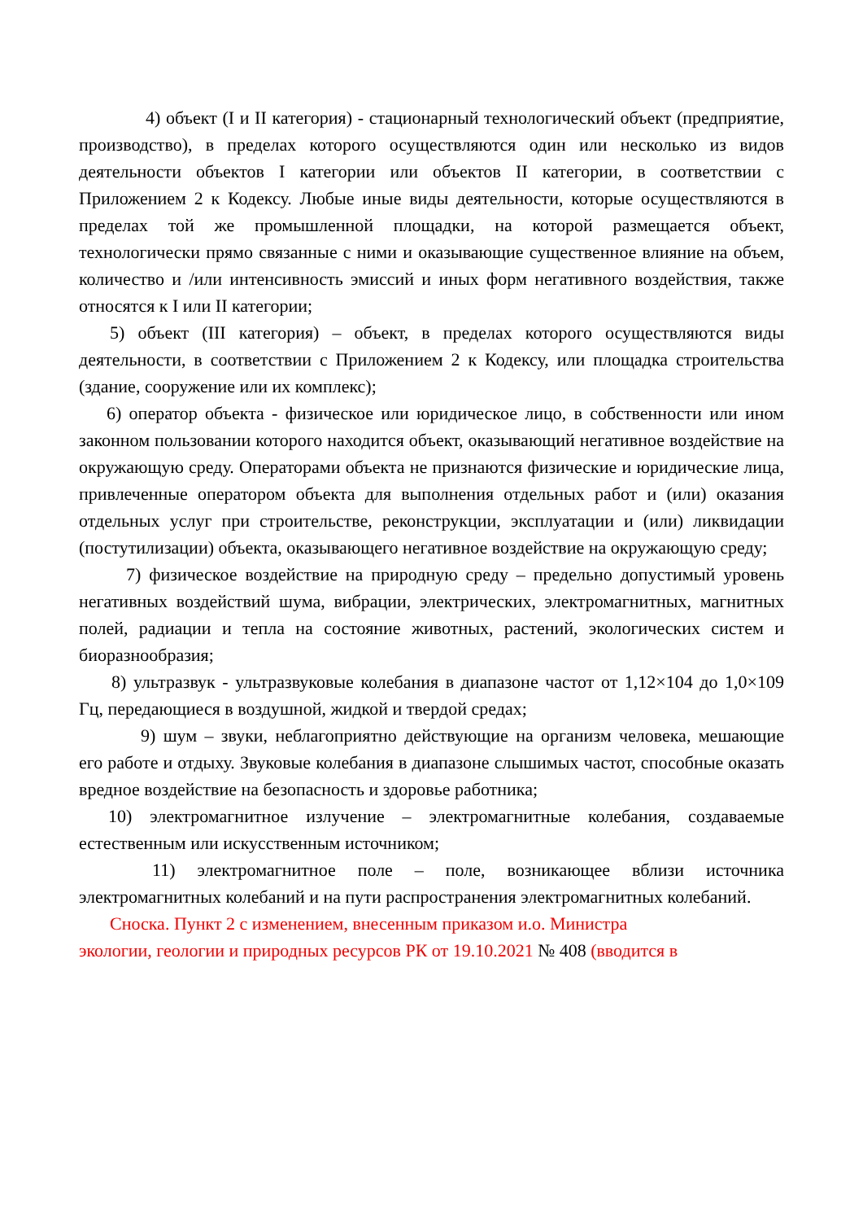4) объект (I и II категория) - стационарный технологический объект (предприятие, производство), в пределах которого осуществляются один или несколько из видов деятельности объектов I категории или объектов II категории, в соответствии с Приложением 2 к Кодексу. Любые иные виды деятельности, которые осуществляются в пределах той же промышленной площадки, на которой размещается объект, технологически прямо связанные с ними и оказывающие существенное влияние на объем, количество и /или интенсивность эмиссий и иных форм негативного воздействия, также относятся к I или II категории;
5) объект (III категория) – объект, в пределах которого осуществляются виды деятельности, в соответствии с Приложением 2 к Кодексу, или площадка строительства (здание, сооружение или их комплекс);
6) оператор объекта - физическое или юридическое лицо, в собственности или ином законном пользовании которого находится объект, оказывающий негативное воздействие на окружающую среду. Операторами объекта не признаются физические и юридические лица, привлеченные оператором объекта для выполнения отдельных работ и (или) оказания отдельных услуг при строительстве, реконструкции, эксплуатации и (или) ликвидации (постутилизации) объекта, оказывающего негативное воздействие на окружающую среду;
7) физическое воздействие на природную среду – предельно допустимый уровень негативных воздействий шума, вибрации, электрических, электромагнитных, магнитных полей, радиации и тепла на состояние животных, растений, экологических систем и биоразнообразия;
8) ультразвук - ультразвуковые колебания в диапазоне частот от 1,12×104 до 1,0×109 Гц, передающиеся в воздушной, жидкой и твердой средах;
9) шум – звуки, неблагоприятно действующие на организм человека, мешающие его работе и отдыху. Звуковые колебания в диапазоне слышимых частот, способные оказать вредное воздействие на безопасность и здоровье работника;
10) электромагнитное излучение – электромагнитные колебания, создаваемые естественным или искусственным источником;
11) электромагнитное поле – поле, возникающее вблизи источника электромагнитных колебаний и на пути распространения электромагнитных колебаний.
Сноска. Пункт 2 с изменением, внесенным приказом и.о. Министра
экологии, геологии и природных ресурсов РК от 19.10.2021 № 408 (вводится в